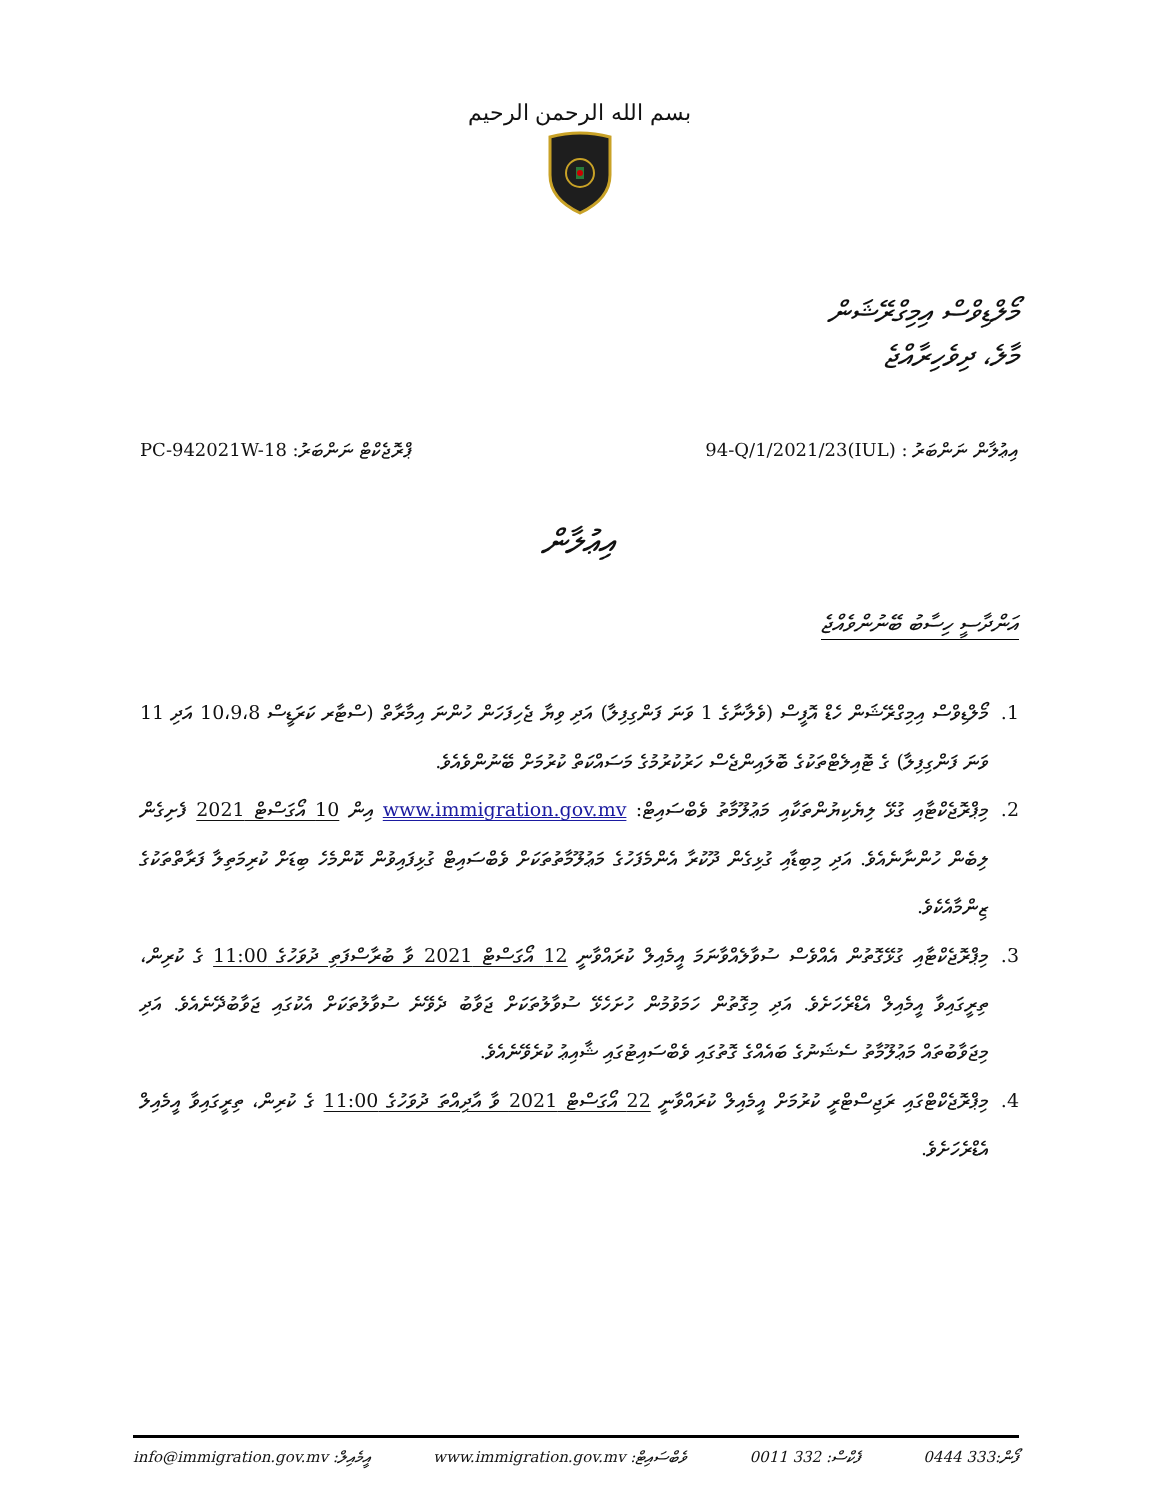بسم الله الرحمن الرحيم
މޯލްޑިވްސް އިމިގްރޭޝަން
މާލެ، ދިވެހިރާއްޖެ
ޕްރޮޖެކްޓް ނަންބަރު: PC-942021W-18
އިޢުލާން ނަންބަރު : (IUL)94-Q/1/2021/23
އިޢުލާން
އަންދާސީ ހިސާބު ބޭނުންވެއްޖެ
1. މޯލްޑިވްސް އިމިގްރޭޝަން ހެޑް އޮފީސް (ވެލާނާގެ 1 ވަނަ ފަންގިފިލާ) އަދި ވިޔާ ޖެހިފަހަން ހުންނަ އިމާރާތް (ސްޓާރ ކަރަޑީސް 10،9،8 އަދި 11 ވަނަ ފަންގިފިލާ) ގެ ޓޮއިލެޓްތަކުގެ ބޮލައިންޖެސް ހަރުކުރުމުގެ މަސައްކަތް ކުރުމަށް ބޭނުންވެއެވެ.
2. މިޕްރޮޖެކްޓާއި ގުޅޭ ލިޔެކިޔުންތަކާއި މަޢުލޫމާތު ވެބްސައިޓް: www.immigration.gov.mv އިން 10 އޯގަސްޓް 2021 ފެށިގެން ލިބެން ހުންނާނެއެވެ. އަދި މިބިޑާއި ގުޅިގެން ދޫކުރާ އެންމެފަހުގެ މަޢުލޫމާތުތަކަށް ވެބްސައިޓް ގުޅިފައިވުން ކޮންމެހެ ބިޑަށް ކުރިމަތިލާ ފަރާތްތަކުގެ ޒިންމާއެކެވެ.
3. މިޕްރޮޖެކްޓާއި ގުޅޭގޮތުން އެއްވެސް ސުވާލެއްވާނަމަ އީމެއިލް ކުރައްވާނީ 12 އޯގަސްޓް 2021 ވާ ބުރާސްފަތި ދުވަހުގެ 11:00 ގެ ކުރިން، ތިރީގައިވާ އީމެއިލް އެޑްރެހަށެވެ. އަދި މިގޮތުން ހަމަވުމުން ހުށަހެޅޭ ސުވާލުތަކަށް ޖަވާބު ދެވޭނެ ސުވާލުތަކަށް އެކުގައި ޖަވާބުދޭނެއެވެ. އަދި މިޖަވާބުތައް މަޢުލޫމާތު ސެޝަނުގެ ބައެއްގެ ގޮތުގައި ވެބްސައިޓުގައި ޝާއިޢު ކުރެވޭނެއެވެ.
4. މިޕްރޮޖެކްޓްގައި ރަޖިސްޓްރީ ކުރުމަށް އީމެއިލް ކުރައްވާނީ 22 އޯގަސްޓް 2021 ވާ އާދިއްތަ ދުވަހުގެ 11:00 ގެ ކުރިން، ތިރީގައިވާ އީމެއިލް އެޑްރެހަށެވެ.
ފޯން:333 0444 ފެކްސް: 332 0011 ވެބްސައިޓް: www.immigration.gov.mv އީމެއިލް: info@immigration.gov.mv